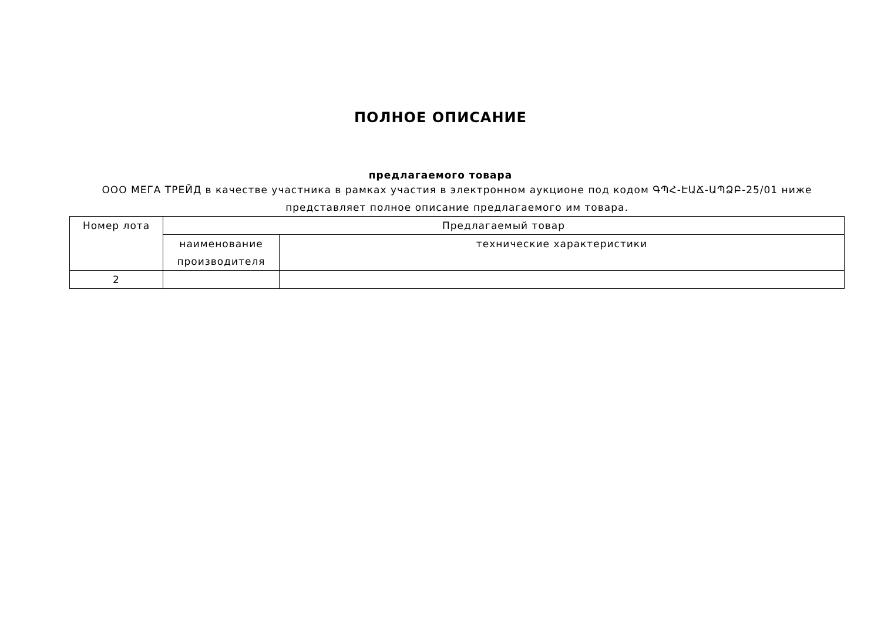ПОЛНОЕ ОПИСАНИЕ
предлагаемого товара
ООО МЕГА ТРЕЙД в качестве участника в рамках участия в электронном аукционе под кодом ԳՊՀ-ԷԱՃ-ԱՊՁԲ-25/01 ниже представляет полное описание предлагаемого им товара.
| Номер лота | Предлагаемый товар | |
| --- | --- | --- |
| | наименование производителя | технические характеристики |
| 2 | | |